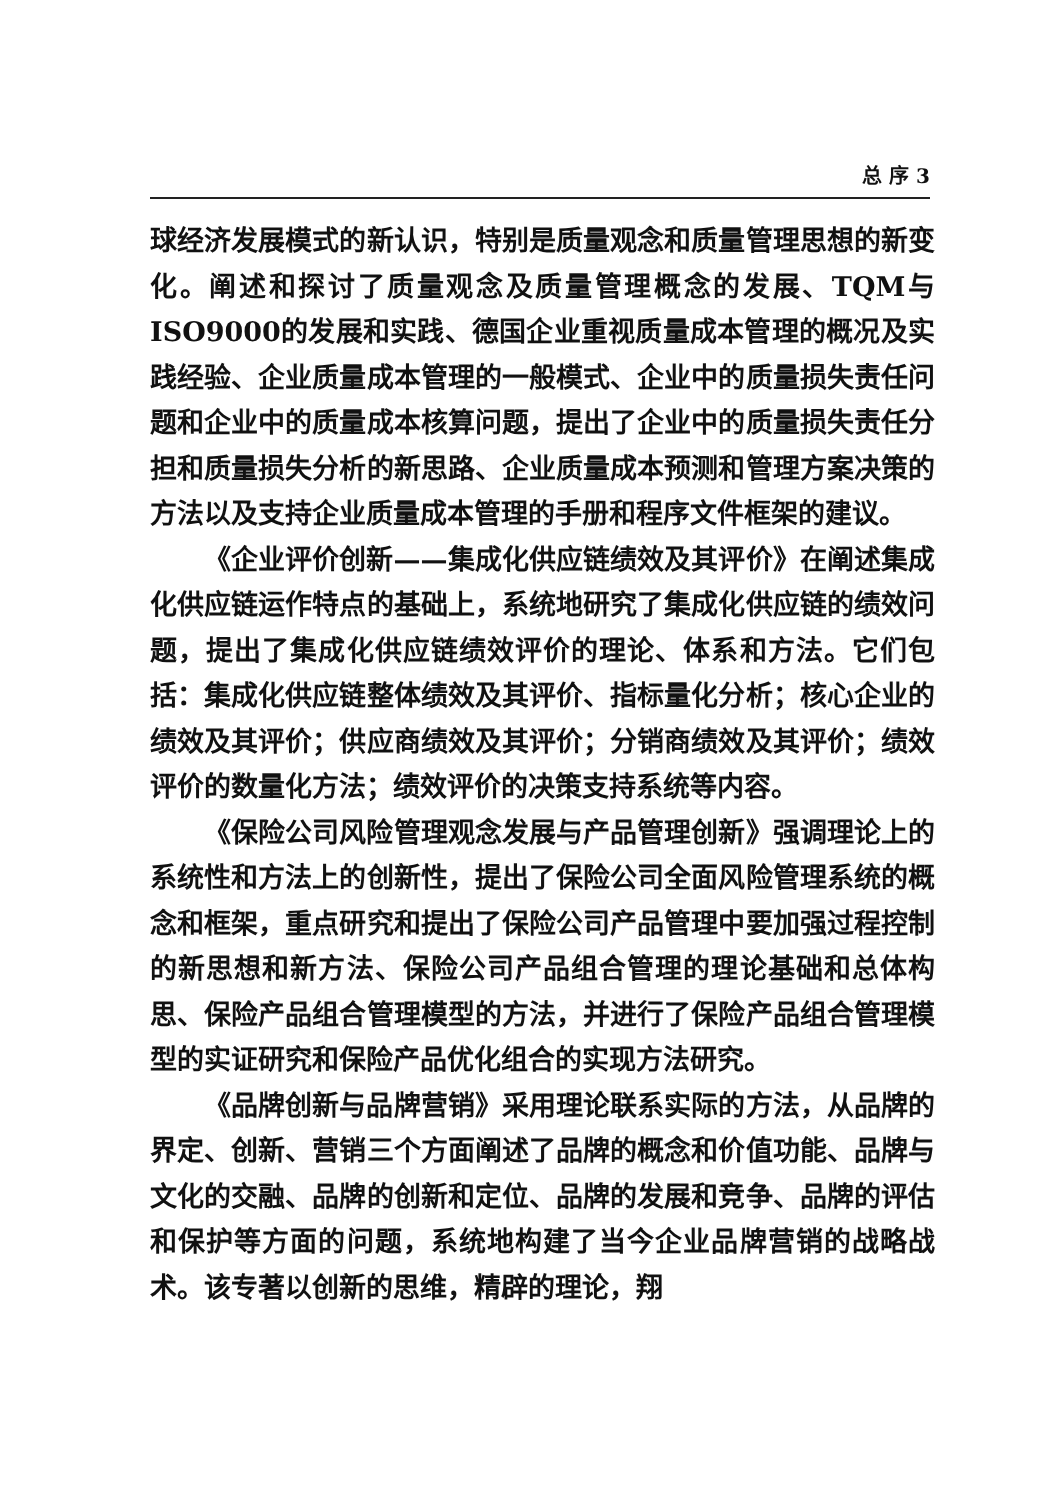总 序 3
球经济发展模式的新认识，特别是质量观念和质量管理思想的新变化。阐述和探讨了质量观念及质量管理概念的发展、TQM与ISO9000的发展和实践、德国企业重视质量成本管理的概况及实践经验、企业质量成本管理的一般模式、企业中的质量损失责任问题和企业中的质量成本核算问题，提出了企业中的质量损失责任分担和质量损失分析的新思路、企业质量成本预测和管理方案决策的方法以及支持企业质量成本管理的手册和程序文件框架的建议。
《企业评价创新——集成化供应链绩效及其评价》在阐述集成化供应链运作特点的基础上，系统地研究了集成化供应链的绩效问题，提出了集成化供应链绩效评价的理论、体系和方法。它们包括：集成化供应链整体绩效及其评价、指标量化分析；核心企业的绩效及其评价；供应商绩效及其评价；分销商绩效及其评价；绩效评价的数量化方法；绩效评价的决策支持系统等内容。
《保险公司风险管理观念发展与产品管理创新》强调理论上的系统性和方法上的创新性，提出了保险公司全面风险管理系统的概念和框架，重点研究和提出了保险公司产品管理中要加强过程控制的新思想和新方法、保险公司产品组合管理的理论基础和总体构思、保险产品组合管理模型的方法，并进行了保险产品组合管理模型的实证研究和保险产品优化组合的实现方法研究。
《品牌创新与品牌营销》采用理论联系实际的方法，从品牌的界定、创新、营销三个方面阐述了品牌的概念和价值功能、品牌与文化的交融、品牌的创新和定位、品牌的发展和竞争、品牌的评估和保护等方面的问题，系统地构建了当今企业品牌营销的战略战术。该专著以创新的思维，精辟的理论，翔